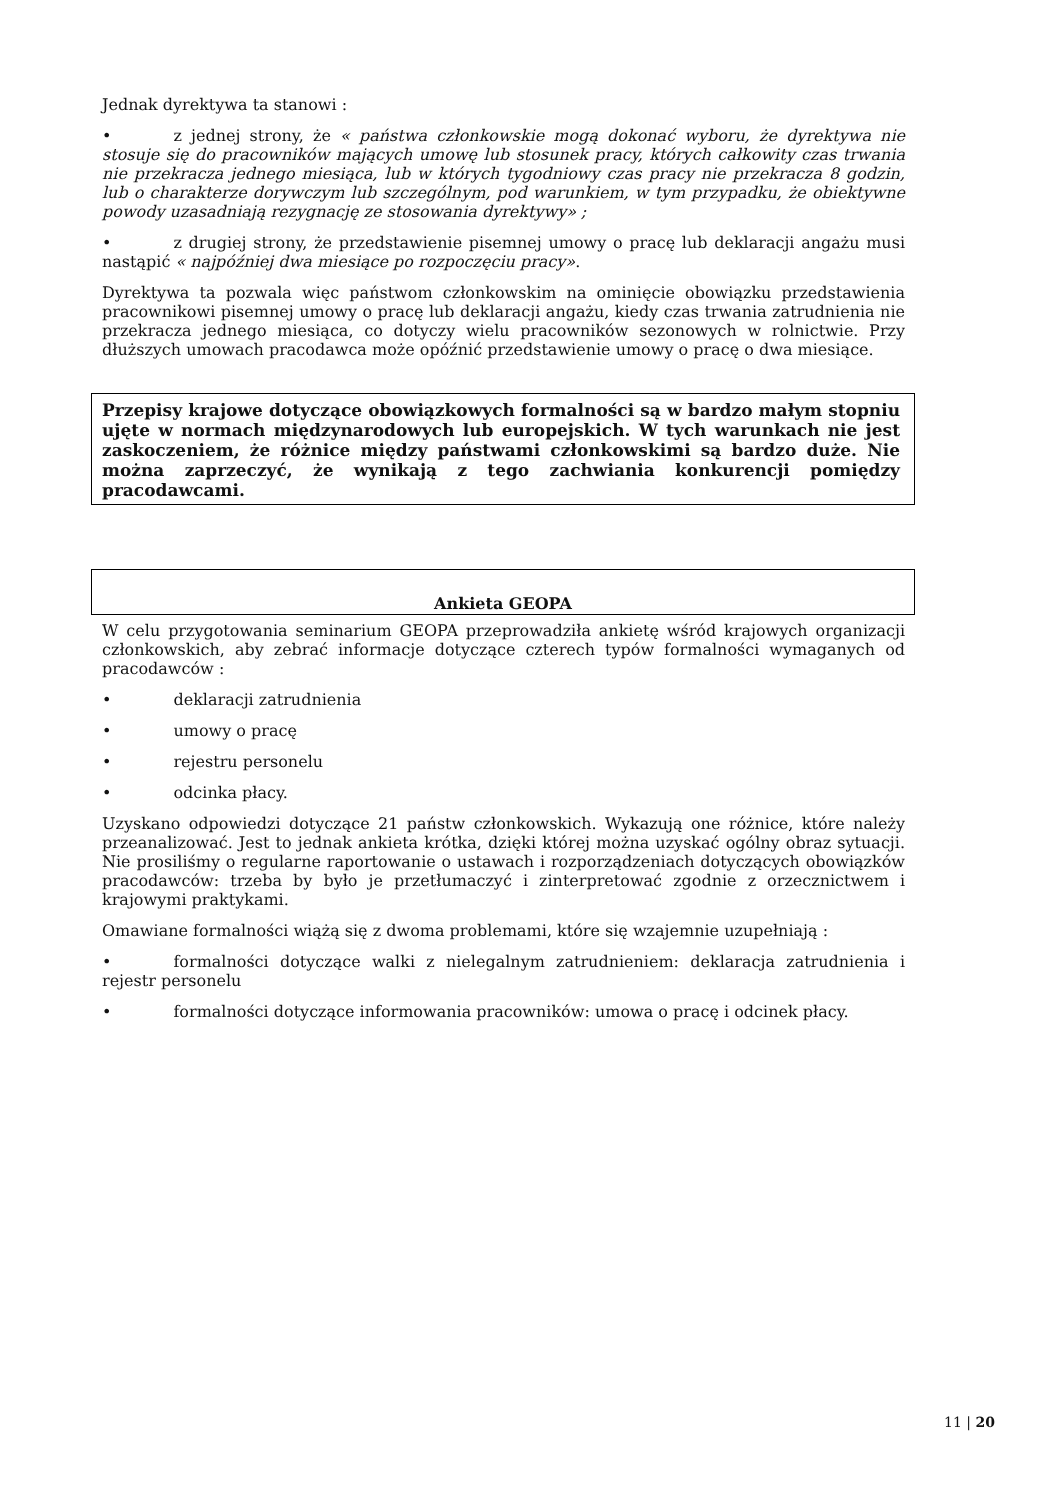Jednak dyrektywa ta stanowi :
• z jednej strony, że « państwa członkowskie mogą dokonać wyboru, że dyrektywa nie stosuje się do pracowników mających umowę lub stosunek pracy, których całkowity czas trwania nie przekracza jednego miesiąca, lub w których tygodniowy czas pracy nie przekracza 8 godzin, lub o charakterze dorywczym lub szczególnym, pod warunkiem, w tym przypadku, że obiektywne powody uzasadniają rezygnację ze stosowania dyrektywy» ;
• z drugiej strony, że przedstawienie pisemnej umowy o pracę lub deklaracji angażu musi nastąpić « najpóźniej dwa miesiące po rozpoczęciu pracy».
Dyrektywa ta pozwala więc państwom członkowskim na ominięcie obowiązku przedstawienia pracownikowi pisemnej umowy o pracę lub deklaracji angażu, kiedy czas trwania zatrudnienia nie przekracza jednego miesiąca, co dotyczy wielu pracowników sezonowych w rolnictwie. Przy dłuższych umowach pracodawca może opóźnić przedstawienie umowy o pracę o dwa miesiące.
Przepisy krajowe dotyczące obowiązkowych formalności są w bardzo małym stopniu ujęte w normach międzynarodowych lub europejskich. W tych warunkach nie jest zaskoczeniem, że różnice między państwami członkowskimi są bardzo duże. Nie można zaprzeczyć, że wynikają z tego zachwiania konkurencji pomiędzy pracodawcami.
Ankieta GEOPA
W celu przygotowania seminarium GEOPA przeprowadziła ankietę wśród krajowych organizacji członkowskich, aby zebrać informacje dotyczące czterech typów formalności wymaganych od pracodawców :
• deklaracji zatrudnienia
• umowy o pracę
• rejestru personelu
• odcinka płacy.
Uzyskano odpowiedzi dotyczące 21 państw członkowskich. Wykazują one różnice, które należy przeanalizować. Jest to jednak ankieta krótka, dzięki której można uzyskać ogólny obraz sytuacji. Nie prosiliśmy o regularne raportowanie o ustawach i rozporządzeniach dotyczących obowiązków pracodawców: trzeba by było je przetłumaczyć i zinterpretować zgodnie z orzecznictwem i krajowymi praktykami.
Omawiane formalności wiążą się z dwoma problemami, które się wzajemnie uzupełniają :
• formalności dotyczące walki z nielegalnym zatrudnieniem: deklaracja zatrudnienia i rejestr personelu
• formalności dotyczące informowania pracowników: umowa o pracę i odcinek płacy.
11 | 20